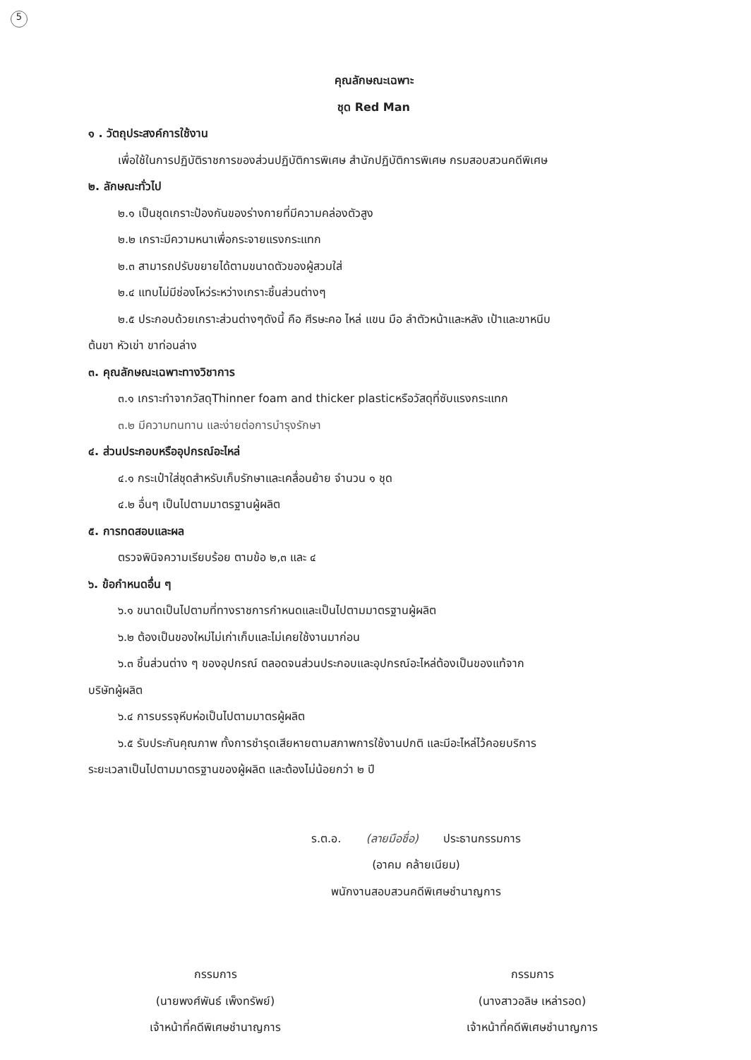5
คุณลักษณะเฉพาะ
ชุด Red Man
๑ . วัตถุประสงค์การใช้งาน
เพื่อใช้ในการปฏิบัติราชการของส่วนปฏิบัติการพิเศษ สำนักปฏิบัติการพิเศษ กรมสอบสวนคดีพิเศษ
๒. ลักษณะทั่วไป
๒.๑ เป็นชุดเกราะป้องกันของร่างกายที่มีความคล่องตัวสูง
๒.๒ เกราะมีความหนาเพื่อกระจายแรงกระแทก
๒.๓ สามารถปรับขยายได้ตามขนาดตัวของผู้สวมใส่
๒.๔ แทบไม่มีช่องโหว่ระหว่างเกราะชิ้นส่วนต่างๆ
๒.๕ ประกอบด้วยเกราะส่วนต่างๆดังนี้ คือ ศีรษะคอ ไหล่ แขน มือ ลำตัวหน้าและหลัง เป้าและขาหนีบ
ต้นขา หัวเข่า ขาท่อนล่าง
๓. คุณลักษณะเฉพาะทางวิชาการ
๓.๑ เกราะทำจากวัสดุThinner foam and thicker plasticหรือวัสดุที่ซับแรงกระแทก
๓.๒ มีความทนทาน และง่ายต่อการบำรุงรักษา
๔. ส่วนประกอบหรืออุปกรณ์อะไหล่
๔.๑ กระเป๋าใส่ชุดสำหรับเก็บรักษาและเคลื่อนย้าย จำนวน ๑ ชุด
๔.๒ อื่นๆ เป็นไปตามมาตรฐานผู้ผลิต
๕. การทดสอบและผล
ตรวจพินิจความเรียบร้อย ตามข้อ ๒,๓ และ ๔
๖. ข้อกำหนดอื่น ๆ
๖.๑ ขนาดเป็นไปตามที่ทางราชการกำหนดและเป็นไปตามมาตรฐานผู้ผลิต
๖.๒ ต้องเป็นของใหม่ไม่เก่าเก็บและไม่เคยใช้งานมาก่อน
๖.๓ ชิ้นส่วนต่าง ๆ ของอุปกรณ์ ตลอดจนส่วนประกอบและอุปกรณ์อะไหล่ต้องเป็นของแท้จาก
บริษัทผู้ผลิต
๖.๔ การบรรจุหีบห่อเป็นไปตามมาตรผู้ผลิต
๖.๕ รับประกันคุณภาพ ทั้งการชำรุดเสียหายตามสภาพการใช้งานปกติ และมีอะไหล่ไว้คอยบริการ
ระยะเวลาเป็นไปตามมาตรฐานของผู้ผลิต และต้องไม่น้อยกว่า ๒ ปี
ร.ต.อ. (ลายมือชื่อ) ประธานกรรมการ
(อาคม คล้ายเนียม)
พนักงานสอบสวนคดีพิเศษชำนาญการ
กรรมการ
(นายพงศ์พันธ์ เพ็งทรัพย์)
เจ้าหน้าที่คดีพิเศษชำนาญการ
กรรมการ
(นางสาวอลิษ เหล่ารอด)
เจ้าหน้าที่คดีพิเศษชำนาญการ